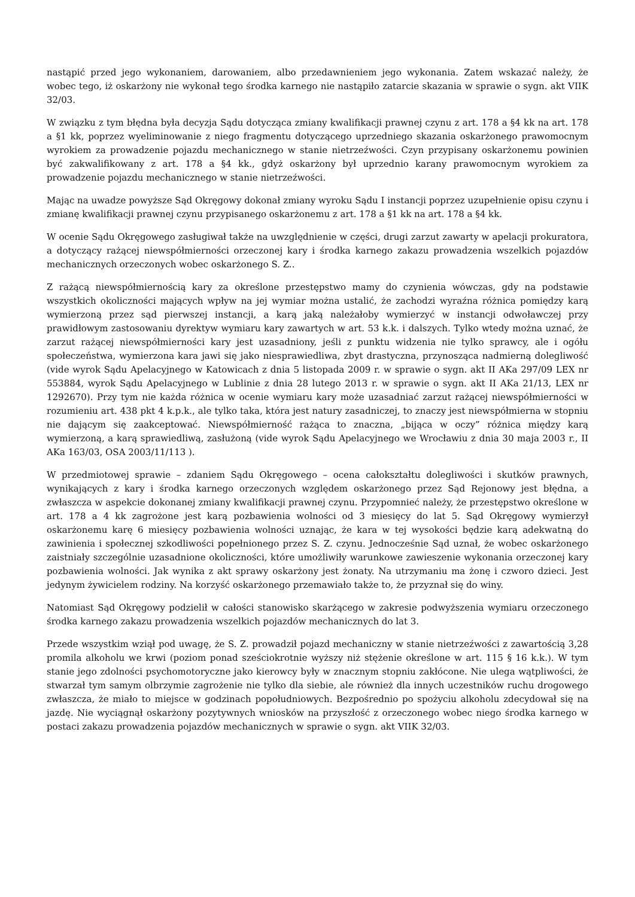nastąpić przed jego wykonaniem, darowaniem, albo przedawnieniem jego wykonania. Zatem wskazać należy, że wobec tego, iż oskarżony nie wykonał tego środka karnego nie nastąpiło zatarcie skazania w sprawie o sygn. akt VIIK 32/03.
W związku z tym błędna była decyzja Sądu dotycząca zmiany kwalifikacji prawnej czynu z art. 178 a §4 kk na art. 178 a §1 kk, poprzez wyeliminowanie z niego fragmentu dotyczącego uprzedniego skazania oskarżonego prawomocnym wyrokiem za prowadzenie pojazdu mechanicznego w stanie nietrzeźwości. Czyn przypisany oskarżonemu powinien być zakwalifikowany z art. 178 a §4 kk., gdyż oskarżony był uprzednio karany prawomocnym wyrokiem za prowadzenie pojazdu mechanicznego w stanie nietrzeźwości.
Mając na uwadze powyższe Sąd Okręgowy dokonał zmiany wyroku Sądu I instancji poprzez uzupełnienie opisu czynu i zmianę kwalifikacji prawnej czynu przypisanego oskarżonemu z art. 178 a §1 kk na art. 178 a §4 kk.
W ocenie Sądu Okręgowego zasługiwał także na uwzględnienie w części, drugi zarzut zawarty w apelacji prokuratora, a dotyczący rażącej niewspółmierności orzeczonej kary i środka karnego zakazu prowadzenia wszelkich pojazdów mechanicznych orzeczonych wobec oskarżonego S. Z..
Z rażącą niewspółmiernością kary za określone przestępstwo mamy do czynienia wówczas, gdy na podstawie wszystkich okoliczności mających wpływ na jej wymiar można ustalić, że zachodzi wyraźna różnica pomiędzy karą wymierzoną przez sąd pierwszej instancji, a karą jaką należałoby wymierzyć w instancji odwoławczej przy prawidłowym zastosowaniu dyrektyw wymiaru kary zawartych w art. 53 k.k. i dalszych. Tylko wtedy można uznać, że zarzut rażącej niewspółmierności kary jest uzasadniony, jeśli z punktu widzenia nie tylko sprawcy, ale i ogółu społeczeństwa, wymierzona kara jawi się jako niesprawiedliwa, zbyt drastyczna, przynosząca nadmierną dolegliwość (vide wyrok Sądu Apelacyjnego w Katowicach z dnia 5 listopada 2009 r. w sprawie o sygn. akt II AKa 297/09 LEX nr 553884, wyrok Sądu Apelacyjnego w Lublinie z dnia 28 lutego 2013 r. w sprawie o sygn. akt II AKa 21/13, LEX nr 1292670). Przy tym nie każda różnica w ocenie wymiaru kary może uzasadniać zarzut rażącej niewspółmierności w rozumieniu art. 438 pkt 4 k.p.k., ale tylko taka, która jest natury zasadniczej, to znaczy jest niewspółmierna w stopniu nie dającym się zaakceptować. Niewspółmierność rażąca to znaczna, „bijąca w oczy” różnica między karą wymierzoną, a karą sprawiedliwą, zasłużoną (vide wyrok Sądu Apelacyjnego we Wrocławiu z dnia 30 maja 2003 r., II AKa 163/03, OSA 2003/11/113 ).
W przedmiotowej sprawie – zdaniem Sądu Okręgowego – ocena całokształtu dolegliwości i skutków prawnych, wynikających z kary i środka karnego orzeczonych względem oskarżonego przez Sąd Rejonowy jest błędna, a zwłaszcza w aspekcie dokonanej zmiany kwalifikacji prawnej czynu. Przypomnieć należy, że przestępstwo określone w art. 178 a 4 kk zagrożone jest karą pozbawienia wolności od 3 miesięcy do lat 5. Sąd Okręgowy wymierzył oskarżonemu karę 6 miesięcy pozbawienia wolności uznając, że kara w tej wysokości będzie karą adekwatną do zawinienia i społecznej szkodliwości popełnionego przez S. Z. czynu. Jednocześnie Sąd uznał, że wobec oskarżonego zaistniały szczególnie uzasadnione okoliczności, które umożliwiły warunkowe zawieszenie wykonania orzeczonej kary pozbawienia wolności. Jak wynika z akt sprawy oskarżony jest żonaty. Na utrzymaniu ma żonę i czworo dzieci. Jest jedynym żywicielem rodziny. Na korzyść oskarżonego przemawiało także to, że przyznał się do winy.
Natomiast Sąd Okręgowy podzielił w całości stanowisko skarżącego w zakresie podwyższenia wymiaru orzeczonego środka karnego zakazu prowadzenia wszelkich pojazdów mechanicznych do lat 3.
Przede wszystkim wziął pod uwagę, że S. Z. prowadził pojazd mechaniczny w stanie nietrzeźwości z zawartością 3,28 promila alkoholu we krwi (poziom ponad sześciokrotnie wyższy niż stężenie określone w art. 115 § 16 k.k.). W tym stanie jego zdolności psychomotoryczne jako kierowcy były w znacznym stopniu zakłócone. Nie ulega wątpliwości, że stwarzał tym samym olbrzymie zagrożenie nie tylko dla siebie, ale również dla innych uczestników ruchu drogowego zwłaszcza, że miało to miejsce w godzinach popołudniowych. Bezpośrednio po spożyciu alkoholu zdecydował się na jazdę. Nie wyciągnął oskarżony pozytywnych wniosków na przyszłość z orzeczonego wobec niego środka karnego w postaci zakazu prowadzenia pojazdów mechanicznych w sprawie o sygn. akt VIIK 32/03.